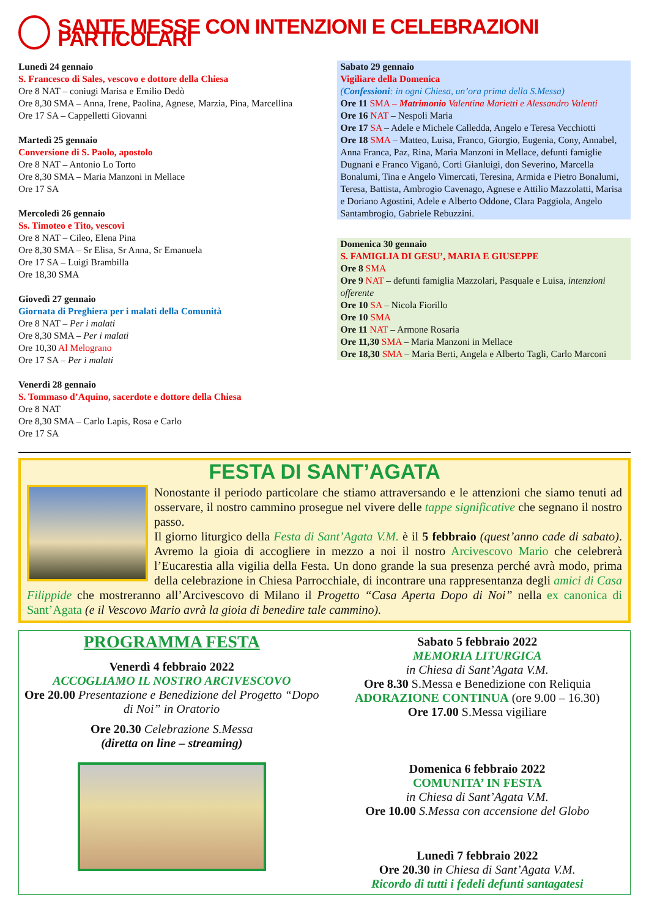SANTE MESSE CON INTENZIONI E CELEBRAZIONI PARTICOLARI
Lunedì 24 gennaio
S. Francesco di Sales, vescovo e dottore della Chiesa
Ore 8 NAT – coniugi Marisa e Emilio Dedò
Ore 8,30 SMA – Anna, Irene, Paolina, Agnese, Marzia, Pina, Marcellina
Ore 17 SA – Cappelletti Giovanni
Martedì 25 gennaio
Conversione di S. Paolo, apostolo
Ore 8 NAT – Antonio Lo Torto
Ore 8,30 SMA – Maria Manzoni in Mellace
Ore 17 SA
Mercoledì 26 gennaio
Ss. Timoteo e Tito, vescovi
Ore 8 NAT – Cileo, Elena Pina
Ore 8,30 SMA – Sr Elisa, Sr Anna, Sr Emanuela
Ore 17 SA – Luigi Brambilla
Ore 18,30 SMA
Giovedì 27 gennaio
Giornata di Preghiera per i malati della Comunità
Ore 8 NAT – Per i malati
Ore 8,30 SMA – Per i malati
Ore 10,30 Al Melograno
Ore 17 SA – Per i malati
Venerdì 28 gennaio
S. Tommaso d’Aquino, sacerdote e dottore della Chiesa
Ore 8 NAT
Ore 8,30 SMA – Carlo Lapis, Rosa e Carlo
Ore 17 SA
Sabato 29 gennaio
Vigiliare della Domenica
(Confessioni: in ogni Chiesa, un’ora prima della S.Messa)
Ore 11 SMA – Matrimonio Valentina Marietti e Alessandro Valenti
Ore 16 NAT – Nespoli Maria
Ore 17 SA – Adele e Michele Calledda, Angelo e Teresa Vecchiotti
Ore 18 SMA – Matteo, Luisa, Franco, Giorgio, Eugenia, Cony, Annabel, Anna Franca, Paz, Rina, Maria Manzoni in Mellace, defunti famiglie Dugnani e Franco Viganò, Corti Gianluigi, don Severino, Marcella Bonalumi, Tina e Angelo Vimercati, Teresina, Armida e Pietro Bonalumi, Teresa, Battista, Ambrogio Cavenago, Agnese e Attilio Mazzolatti, Marisa e Doriano Agostini, Adele e Alberto Oddone, Clara Paggiola, Angelo Santambrogio, Gabriele Rebuzzini.
Domenica 30 gennaio
S. FAMIGLIA DI GESU’, MARIA E GIUSEPPE
Ore 8 SMA
Ore 9 NAT – defunti famiglia Mazzolari, Pasquale e Luisa, intenzioni offerente
Ore 10 SA – Nicola Fiorillo
Ore 10 SMA
Ore 11 NAT – Armone Rosaria
Ore 11,30 SMA – Maria Manzoni in Mellace
Ore 18,30 SMA – Maria Berti, Angela e Alberto Tagli, Carlo Marconi
FESTA DI SANT’AGATA
Nonostante il periodo particolare che stiamo attraversando e le attenzioni che siamo tenuti ad osservare, il nostro cammino prosegue nel vivere delle tappe significative che segnano il nostro passo.
Il giorno liturgico della Festa di Sant’Agata V.M. è il 5 febbraio (quest’anno cade di sabato). Avremo la gioia di accogliere in mezzo a noi il nostro Arcivescovo Mario che celebrerà l’Eucarestia alla vigilia della Festa. Un dono grande la sua presenza perché avrà modo, prima della celebrazione in Chiesa Parrocchiale, di incontrare una rappresentanza degli amici di Casa Filippide che mostreranno all’Arcivescovo di Milano il Progetto “Casa Aperta Dopo di Noi” nella ex canonica di Sant’Agata (e il Vescovo Mario avrà la gioia di benedire tale cammino).
PROGRAMMA FESTA
Venerdì 4 febbraio 2022
ACCOGLIAMO IL NOSTRO ARCIVESCOVO
Ore 20.00 Presentazione e Benedizione del Progetto “Dopo di Noi” in Oratorio
Ore 20.30 Celebrazione S.Messa
(diretta on line – streaming)
Sabato 5 febbraio 2022
MEMORIA LITURGICA
in Chiesa di Sant’Agata V.M.
Ore 8.30 S.Messa e Benedizione con Reliquia
ADORAZIONE CONTINUA (ore 9.00 – 16.30)
Ore 17.00 S.Messa vigiliare
Domenica 6 febbraio 2022
COMUNITA’ IN FESTA
in Chiesa di Sant’Agata V.M.
Ore 10.00 S.Messa con accensione del Globo
Lunedì 7 febbraio 2022
Ore 20.30 in Chiesa di Sant’Agata V.M.
Ricordo di tutti i fedeli defunti santagatesi